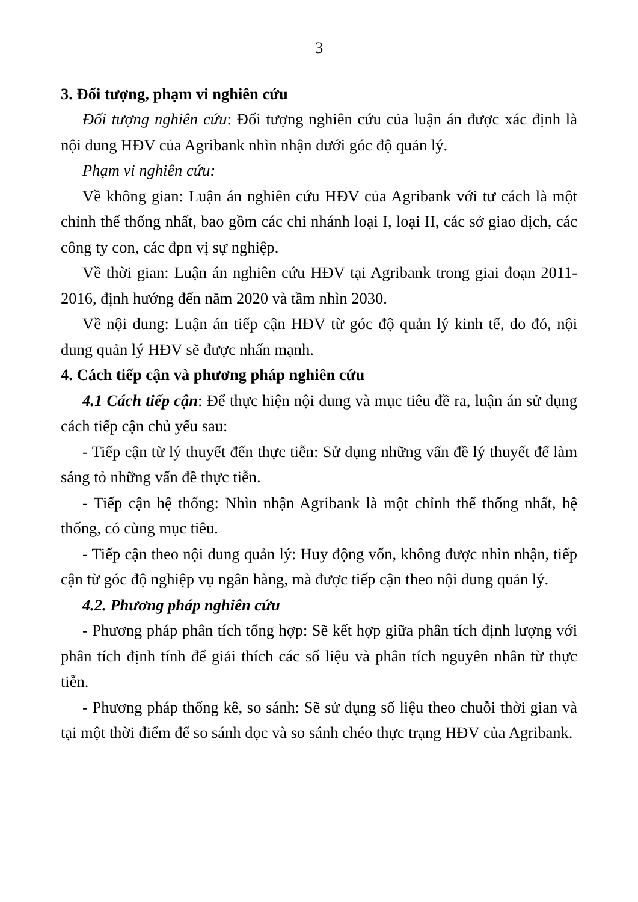3
3. Đối tượng, phạm vi nghiên cứu
Đối tượng nghiên cứu: Đối tượng nghiên cứu của luận án được xác định là nội dung HĐV của Agribank nhìn nhận dưới góc độ quản lý.
Phạm vi nghiên cứu:
Về không gian: Luận án nghiên cứu HĐV của Agribank với tư cách là một chỉnh thể thống nhất, bao gồm các chi nhánh loại I, loại II, các sở giao dịch, các công ty con, các đpn vị sự nghiệp.
Về thời gian: Luận án nghiên cứu HĐV tại Agribank trong giai đoạn 2011-2016, định hướng đến năm 2020 và tầm nhìn 2030.
Về nội dung: Luận án tiếp cận HĐV từ góc độ quản lý kinh tế, do đó, nội dung quản lý HĐV sẽ được nhấn mạnh.
4. Cách tiếp cận và phương pháp nghiên cứu
4.1 Cách tiếp cận: Để thực hiện nội dung và mục tiêu đề ra, luận án sử dụng cách tiếp cận chủ yếu sau:
- Tiếp cận từ lý thuyết đến thực tiễn: Sử dụng những vấn đề lý thuyết để làm sáng tỏ những vấn đề thực tiễn.
- Tiếp cận hệ thống: Nhìn nhận Agribank là một chỉnh thể thống nhất, hệ thống, có cùng mục tiêu.
- Tiếp cận theo nội dung quản lý: Huy động vốn, không được nhìn nhận, tiếp cận từ góc độ nghiệp vụ ngân hàng, mà được tiếp cận theo nội dung quản lý.
4.2. Phương pháp nghiên cứu
- Phương pháp phân tích tổng hợp: Sẽ kết hợp giữa phân tích định lượng với phân tích định tính để giải thích các số liệu và phân tích nguyên nhân từ thực tiễn.
- Phương pháp thống kê, so sánh: Sẽ sử dụng số liệu theo chuỗi thời gian và tại một thời điểm để so sánh dọc và so sánh chéo thực trạng HĐV của Agribank.